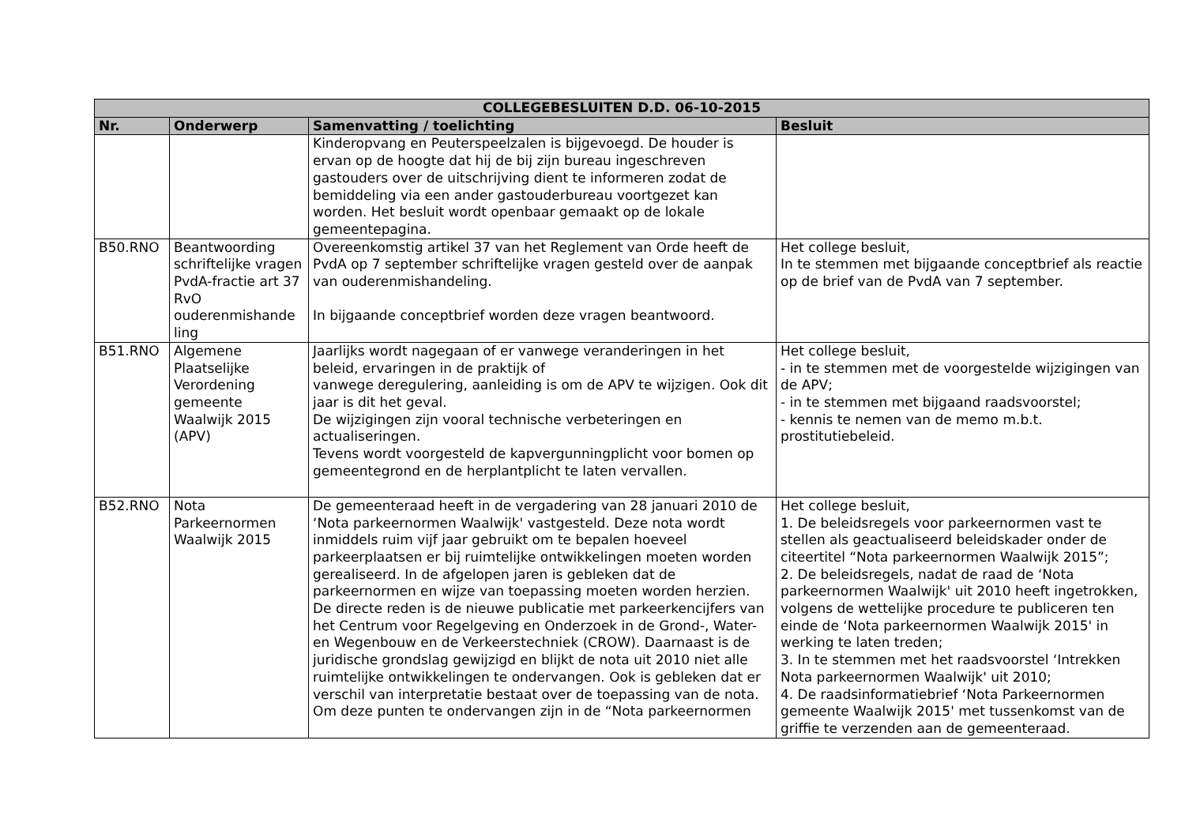| COLLEGEBESLUITEN D.D. 06-10-2015 | | | |
| --- | --- | --- | --- |
| Nr. | Onderwerp | Samenvatting / toelichting | Besluit |
| | | Kinderopvang en Peuterspeelzalen is bijgevoegd. De houder is ervan op de hoogte dat hij de bij zijn bureau ingeschreven gastouders over de uitschrijving dient te informeren zodat de bemiddeling via een ander gastouderbureau voortgezet kan worden. Het besluit wordt openbaar gemaakt op de lokale gemeentepagina. | |
| B50.RNO | Beantwoording schriftelijke vragen PvdA-fractie art 37 RvO ouderenmishande ling | Overeenkomstig artikel 37 van het Reglement van Orde heeft de PvdA op 7 september schriftelijke vragen gesteld over de aanpak van ouderenmishandeling. In bijgaande conceptbrief worden deze vragen beantwoord. | Het college besluit, In te stemmen met bijgaande conceptbrief als reactie op de brief van de PvdA van 7 september. |
| B51.RNO | Algemene Plaatselijke Verordening gemeente Waalwijk 2015 (APV) | Jaarlijks wordt nagegaan of er vanwege veranderingen in het beleid, ervaringen in de praktijk of vanwege deregulering, aanleiding is om de APV te wijzigen. Ook dit jaar is dit het geval. De wijzigingen zijn vooral technische verbeteringen en actualiseringen. Tevens wordt voorgesteld de kapvergunningplicht voor bomen op gemeentegrond en de herplantplicht te laten vervallen. | Het college besluit, - in te stemmen met de voorgestelde wijzigingen van de APV; - in te stemmen met bijgaand raadsvoorstel; - kennis te nemen van de memo m.b.t. prostitutiebeleid. |
| B52.RNO | Nota Parkeernormen Waalwijk 2015 | De gemeenteraad heeft in de vergadering van 28 januari 2010 de ‘Nota parkeernormen Waalwijk' vastgesteld. Deze nota wordt inmiddels ruim vijf jaar gebruikt om te bepalen hoeveel parkeerplaatsen er bij ruimtelijke ontwikkelingen moeten worden gerealiseerd. In de afgelopen jaren is gebleken dat de parkeernormen en wijze van toepassing moeten worden herzien. De directe reden is de nieuwe publicatie met parkeerkencijfers van het Centrum voor Regelgeving en Onderzoek in de Grond-, Water- en Wegenbouw en de Verkeerstechniek (CROW). Daarnaast is de juridische grondslag gewijzigd en blijkt de nota uit 2010 niet alle ruimtelijke ontwikkelingen te ondervangen. Ook is gebleken dat er verschil van interpretatie bestaat over de toepassing van de nota. Om deze punten te ondervangen zijn in de “Nota parkeernormen | Het college besluit, 1. De beleidsregels voor parkeernormen vast te stellen als geactualiseerd beleidskader onder de citeertitel “Nota parkeernormen Waalwijk 2015”; 2. De beleidsregels, nadat de raad de ‘Nota parkeernormen Waalwijk' uit 2010 heeft ingetrokken, volgens de wettelijke procedure te publiceren ten einde de ‘Nota parkeernormen Waalwijk 2015' in werking te laten treden; 3. In te stemmen met het raadsvoorstel ‘Intrekken Nota parkeernormen Waalwijk' uit 2010; 4. De raadsinformatiebrief ‘Nota Parkeernormen gemeente Waalwijk 2015' met tussenkomst van de griffie te verzenden aan de gemeenteraad. |